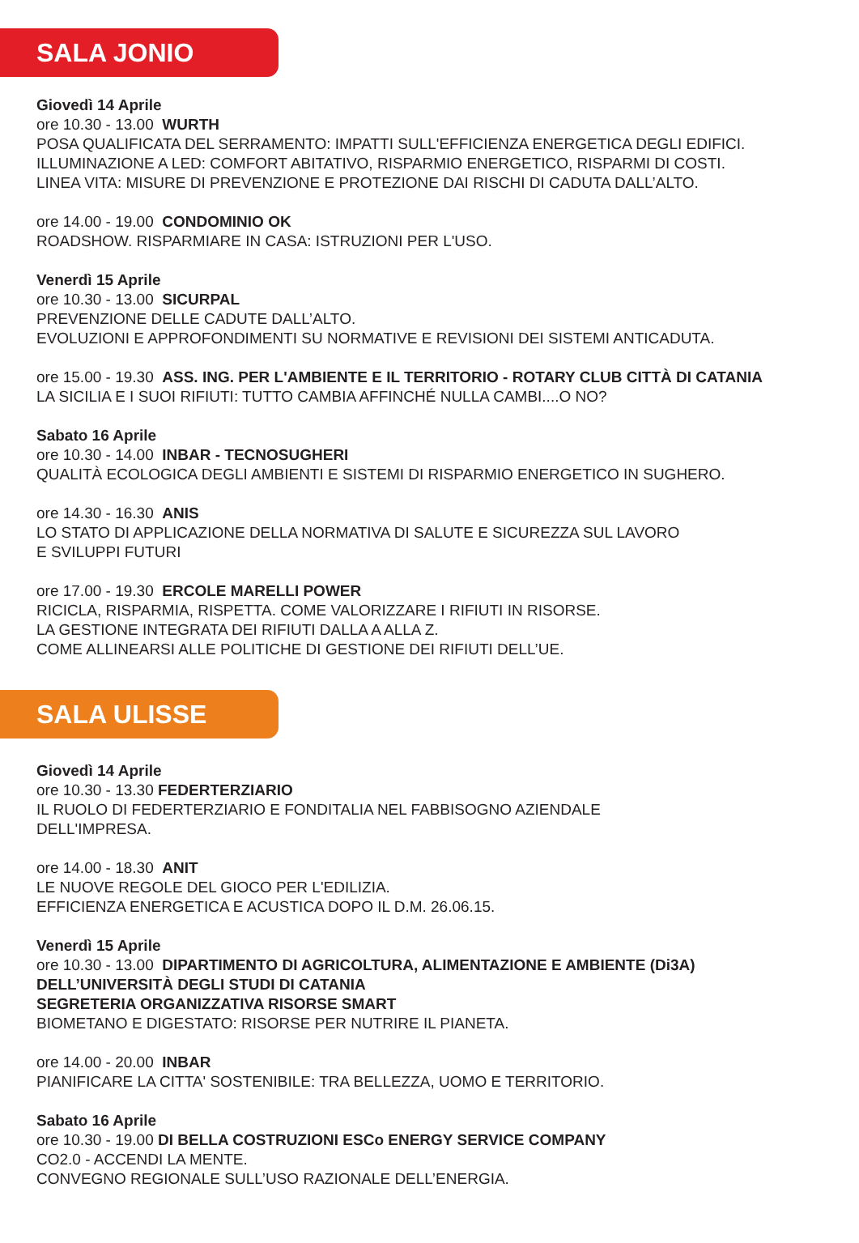SALA JONIO
Giovedì 14 Aprile
ore 10.30 - 13.00 WURTH
POSA QUALIFICATA DEL SERRAMENTO: IMPATTI SULL'EFFICIENZA ENERGETICA DEGLI EDIFICI.
ILLUMINAZIONE A LED: COMFORT ABITATIVO, RISPARMIO ENERGETICO, RISPARMI DI COSTI.
LINEA VITA: MISURE DI PREVENZIONE E PROTEZIONE DAI RISCHI DI CADUTA DALL’ALTO.
ore 14.00 - 19.00 CONDOMINIO OK
ROADSHOW. RISPARMIARE IN CASA: ISTRUZIONI PER L'USO.
Venerdì 15 Aprile
ore 10.30 - 13.00 SICURPAL
PREVENZIONE DELLE CADUTE DALL’ALTO.
EVOLUZIONI E APPROFONDIMENTI SU NORMATIVE E REVISIONI DEI SISTEMI ANTICADUTA.
ore 15.00 - 19.30 ASS. ING. PER L'AMBIENTE E IL TERRITORIO - ROTARY CLUB CITTÀ DI CATANIA
LA SICILIA E I SUOI RIFIUTI: TUTTO CAMBIA AFFINCHÉ NULLA CAMBI....O NO?
Sabato 16 Aprile
ore 10.30 - 14.00 INBAR - TECNOSUGHERI
QUALITÀ ECOLOGICA DEGLI AMBIENTI E SISTEMI DI RISPARMIO ENERGETICO IN SUGHERO.
ore 14.30 - 16.30 ANIS
LO STATO DI APPLICAZIONE DELLA NORMATIVA DI SALUTE E SICUREZZA SUL LAVORO
E SVILUPPI FUTURI
ore 17.00 - 19.30 ERCOLE MARELLI POWER
RICICLA, RISPARMIA, RISPETTA. COME VALORIZZARE I RIFIUTI IN RISORSE.
LA GESTIONE INTEGRATA DEI RIFIUTI DALLA A ALLA Z.
COME ALLINEARSI ALLE POLITICHE DI GESTIONE DEI RIFIUTI DELL’UE.
SALA ULISSE
Giovedì 14 Aprile
ore 10.30 - 13.30 FEDERTERZIARIO
IL RUOLO DI FEDERTERZIARIO E FONDITALIA NEL FABBISOGNO AZIENDALE
DELL'IMPRESA.
ore 14.00 - 18.30 ANIT
LE NUOVE REGOLE DEL GIOCO PER L'EDILIZIA.
EFFICIENZA ENERGETICA E ACUSTICA DOPO IL D.M. 26.06.15.
Venerdì 15 Aprile
ore 10.30 - 13.00 DIPARTIMENTO DI AGRICOLTURA, ALIMENTAZIONE E AMBIENTE (Di3A)
DELL’UNIVERSITÀ DEGLI STUDI DI CATANIA
SEGRETERIA ORGANIZZATIVA RISORSE SMART
BIOMETANO E DIGESTATO: RISORSE PER NUTRIRE IL PIANETA.
ore 14.00 - 20.00 INBAR
PIANIFICARE LA CITTA' SOSTENIBILE: TRA BELLEZZA, UOMO E TERRITORIO.
Sabato 16 Aprile
ore 10.30 - 19.00 DI BELLA COSTRUZIONI ESCo ENERGY SERVICE COMPANY
CO2.0 - ACCENDI LA MENTE.
CONVEGNO REGIONALE SULL’USO RAZIONALE DELL’ENERGIA.